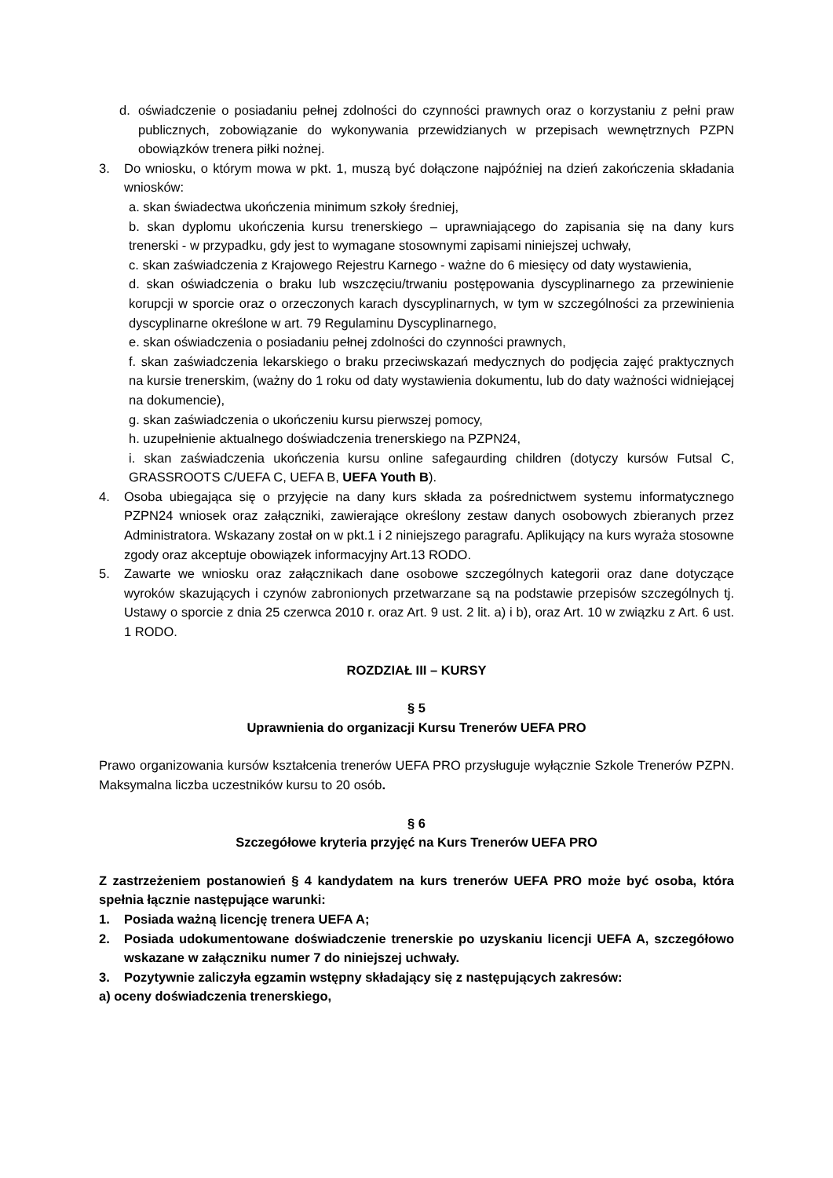d. oświadczenie o posiadaniu pełnej zdolności do czynności prawnych oraz o korzystaniu z pełni praw publicznych, zobowiązanie do wykonywania przewidzianych w przepisach wewnętrznych PZPN obowiązków trenera piłki nożnej.
3. Do wniosku, o którym mowa w pkt. 1, muszą być dołączone najpóźniej na dzień zakończenia składania wniosków:
a. skan świadectwa ukończenia minimum szkoły średniej,
b. skan dyplomu ukończenia kursu trenerskiego – uprawniającego do zapisania się na dany kurs trenerski - w przypadku, gdy jest to wymagane stosownymi zapisami niniejszej uchwały,
c. skan zaświadczenia z Krajowego Rejestru Karnego - ważne do 6 miesięcy od daty wystawienia,
d. skan oświadczenia o braku lub wszczęciu/trwaniu postępowania dyscyplinarnego za przewinienie korupcji w sporcie oraz o orzeczonych karach dyscyplinarnych, w tym w szczególności za przewinienia dyscyplinarne określone w art. 79 Regulaminu Dyscyplinarnego,
e. skan oświadczenia o posiadaniu pełnej zdolności do czynności prawnych,
f. skan zaświadczenia lekarskiego o braku przeciwskazań medycznych do podjęcia zajęć praktycznych na kursie trenerskim, (ważny do 1 roku od daty wystawienia dokumentu, lub do daty ważności widniejącej na dokumencie),
g. skan zaświadczenia o ukończeniu kursu pierwszej pomocy,
h. uzupełnienie aktualnego doświadczenia trenerskiego na PZPN24,
i. skan zaświadczenia ukończenia kursu online safegaurding children (dotyczy kursów Futsal C, GRASSROOTS C/UEFA C, UEFA B, UEFA Youth B).
4. Osoba ubiegająca się o przyjęcie na dany kurs składa za pośrednictwem systemu informatycznego PZPN24 wniosek oraz załączniki, zawierające określony zestaw danych osobowych zbieranych przez Administratora. Wskazany został on w pkt.1 i 2 niniejszego paragrafu. Aplikujący na kurs wyraża stosowne zgody oraz akceptuje obowiązek informacyjny Art.13 RODO.
5. Zawarte we wniosku oraz załącznikach dane osobowe szczególnych kategorii oraz dane dotyczące wyroków skazujących i czynów zabronionych przetwarzane są na podstawie przepisów szczególnych tj. Ustawy o sporcie z dnia 25 czerwca 2010 r. oraz Art. 9 ust. 2 lit. a) i b), oraz Art. 10 w związku z Art. 6 ust. 1 RODO.
ROZDZIAŁ III – KURSY
§ 5
Uprawnienia do organizacji Kursu Trenerów UEFA PRO
Prawo organizowania kursów kształcenia trenerów UEFA PRO przysługuje wyłącznie Szkole Trenerów PZPN. Maksymalna liczba uczestników kursu to 20 osób.
§ 6
Szczegółowe kryteria przyjęć na Kurs Trenerów UEFA PRO
Z zastrzeżeniem postanowień § 4 kandydatem na kurs trenerów UEFA PRO może być osoba, która spełnia łącznie następujące warunki:
1. Posiada ważną licencję trenera UEFA A;
2. Posiada udokumentowane doświadczenie trenerskie po uzyskaniu licencji UEFA A, szczegółowo wskazane w załączniku numer 7 do niniejszej uchwały.
3. Pozytywnie zaliczyła egzamin wstępny składający się z następujących zakresów:
a) oceny doświadczenia trenerskiego,